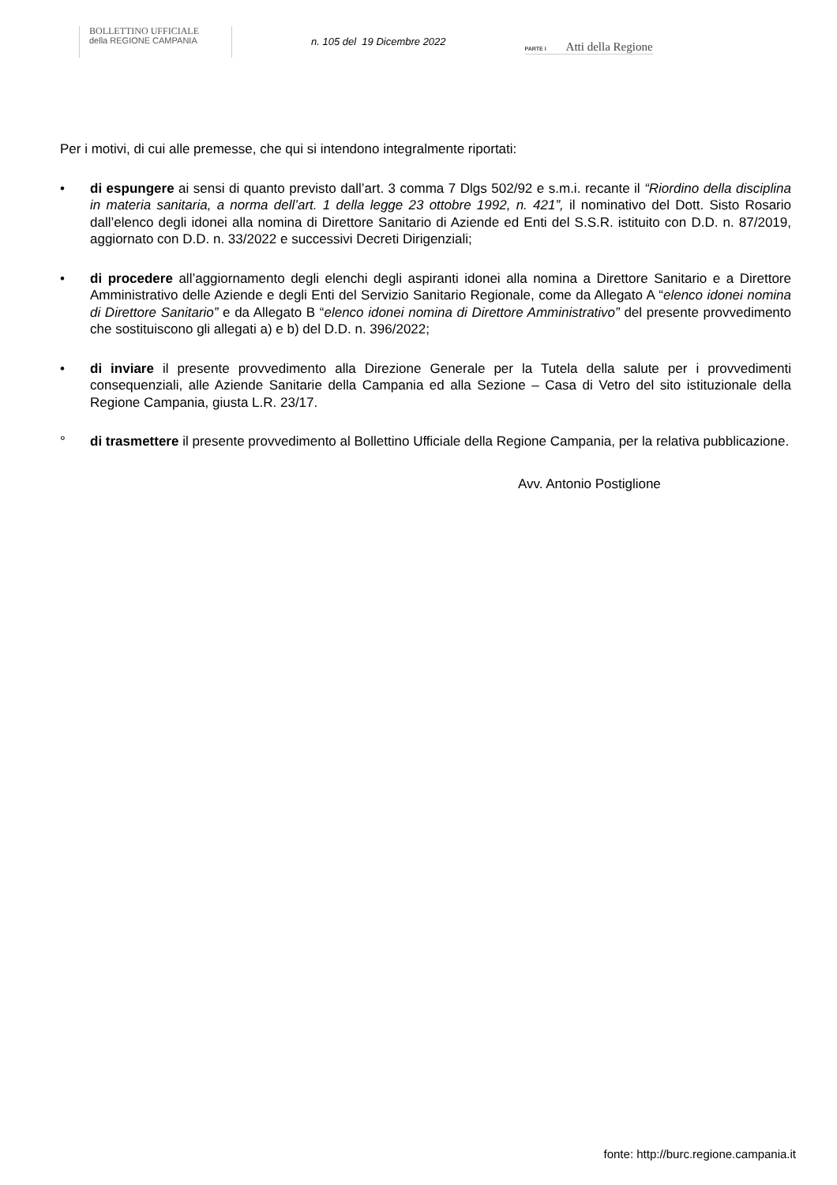BOLLETTINO UFFICIALE
della REGIONE CAMPANIA
n. 105 del 19 Dicembre 2022
PARTE I Atti della Regione
Per i motivi, di cui alle premesse, che qui si intendono integralmente riportati:
• di espungere ai sensi di quanto previsto dall’art. 3 comma 7 Dlgs 502/92 e s.m.i. recante il “Riordino della disciplina in materia sanitaria, a norma dell’art. 1 della legge 23 ottobre 1992, n. 421”, il nominativo del Dott. Sisto Rosario dall’elenco degli idonei alla nomina di Direttore Sanitario di Aziende ed Enti del S.S.R. istituito con D.D. n. 87/2019, aggiornato con D.D. n. 33/2022 e successivi Decreti Dirigenziali;
• di procedere all’aggiornamento degli elenchi degli aspiranti idonei alla nomina a Direttore Sanitario e a Direttore Amministrativo delle Aziende e degli Enti del Servizio Sanitario Regionale, come da Allegato A “elenco idonei nomina di Direttore Sanitario” e da Allegato B “elenco idonei nomina di Direttore Amministrativo” del presente provvedimento che sostituiscono gli allegati a) e b) del D.D. n. 396/2022;
• di inviare il presente provvedimento alla Direzione Generale per la Tutela della salute per i provvedimenti consequenziali, alle Aziende Sanitarie della Campania ed alla Sezione – Casa di Vetro del sito istituzionale della Regione Campania, giusta L.R. 23/17.
° di trasmettere il presente provvedimento al Bollettino Ufficiale della Regione Campania, per la relativa pubblicazione.
Avv. Antonio Postiglione
fonte: http://burc.regione.campania.it